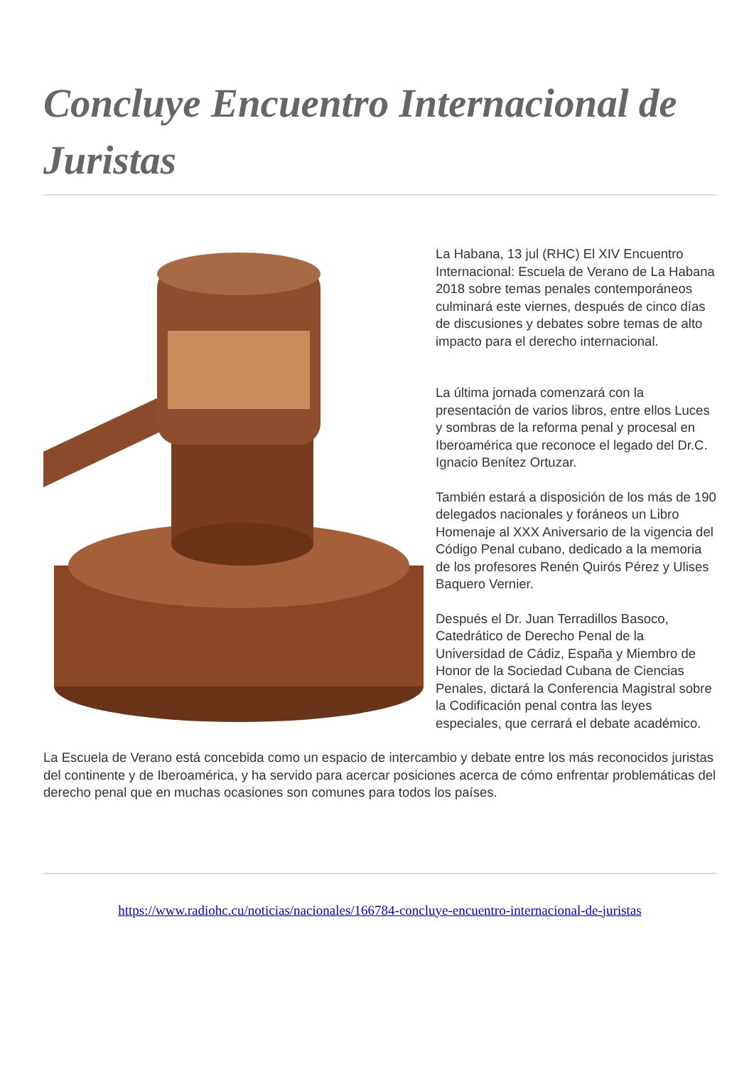Concluye Encuentro Internacional de Juristas
La Habana, 13 jul (RHC) El XIV Encuentro Internacional: Escuela de Verano de La Habana 2018 sobre temas penales contemporáneos culminará este viernes, después de cinco días de discusiones y debates sobre temas de alto impacto para el derecho internacional.
La última jornada comenzará con la presentación de varios libros, entre ellos Luces y sombras de la reforma penal y procesal en Iberoamérica que reconoce el legado del Dr.C. Ignacio Benítez Ortuzar.
También estará a disposición de los más de 190 delegados nacionales y foráneos un Libro Homenaje al XXX Aniversario de la vigencia del Código Penal cubano, dedicado a la memoria de los profesores Renén Quirós Pérez y Ulises Baquero Vernier.
Después el Dr. Juan Terradillos Basoco, Catedrático de Derecho Penal de la Universidad de Cádiz, España y Miembro de Honor de la Sociedad Cubana de Ciencias Penales, dictará la Conferencia Magistral sobre la Codificación penal contra las leyes especiales, que cerrará el debate académico.
La Escuela de Verano está concebida como un espacio de intercambio y debate entre los más reconocidos juristas del continente y de Iberoamérica, y ha servido para acercar posiciones acerca de cómo enfrentar problemáticas del derecho penal que en muchas ocasiones son comunes para todos los países.
https://www.radiohc.cu/noticias/nacionales/166784-concluye-encuentro-internacional-de-juristas